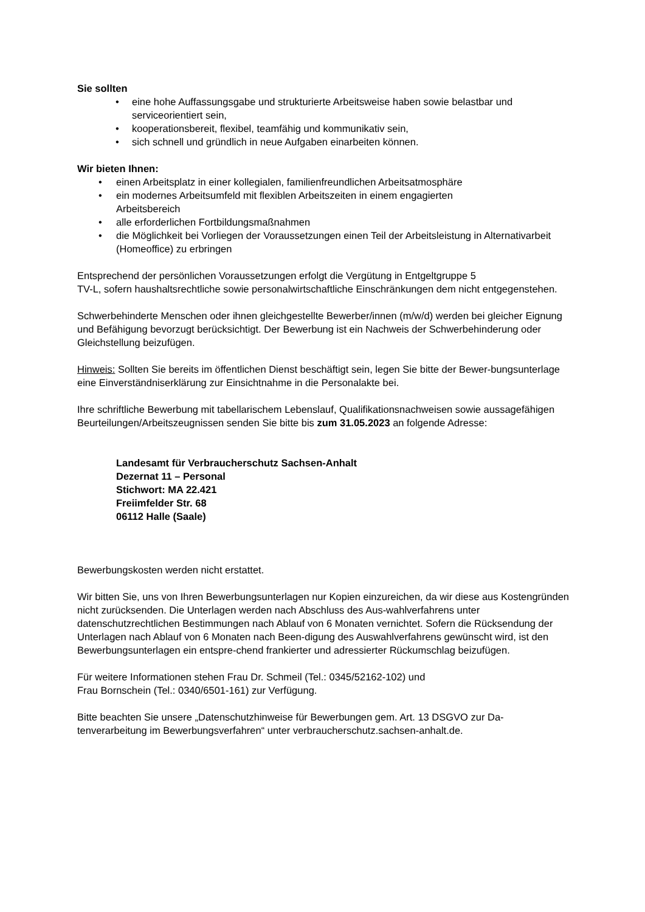Sie sollten
• eine hohe Auffassungsgabe und strukturierte Arbeitsweise haben sowie belastbar und serviceorientiert sein,
• kooperationsbereit, flexibel, teamfähig und kommunikativ sein,
• sich schnell und gründlich in neue Aufgaben einarbeiten können.
Wir bieten Ihnen:
• einen Arbeitsplatz in einer kollegialen, familienfreundlichen Arbeitsatmosphäre
• ein modernes Arbeitsumfeld mit flexiblen Arbeitszeiten in einem engagierten
Arbeitsbereich
• alle erforderlichen Fortbildungsmaßnahmen
• die Möglichkeit bei Vorliegen der Voraussetzungen einen Teil der Arbeitsleistung in Alternativarbeit (Homeoffice) zu erbringen
Entsprechend der persönlichen Voraussetzungen erfolgt die Vergütung in Entgeltgruppe 5
TV-L, sofern haushaltsrechtliche sowie personalwirtschaftliche Einschränkungen dem nicht entgegenstehen.
Schwerbehinderte Menschen oder ihnen gleichgestellte Bewerber/innen (m/w/d) werden bei gleicher Eignung und Befähigung bevorzugt berücksichtigt. Der Bewerbung ist ein Nachweis der Schwerbehinderung oder Gleichstellung beizufügen.
Hinweis: Sollten Sie bereits im öffentlichen Dienst beschäftigt sein, legen Sie bitte der Bewer-bungsunterlage eine Einverständniserklärung zur Einsichtnahme in die Personalakte bei.
Ihre schriftliche Bewerbung mit tabellarischem Lebenslauf, Qualifikationsnachweisen sowie aussagefähigen Beurteilungen/Arbeitszeugnissen senden Sie bitte bis zum 31.05.2023 an folgende Adresse:
Landesamt für Verbraucherschutz Sachsen-Anhalt
Dezernat 11 – Personal
Stichwort: MA 22.421
Freiimfelder Str. 68
06112 Halle (Saale)
Bewerbungskosten werden nicht erstattet.
Wir bitten Sie, uns von Ihren Bewerbungsunterlagen nur Kopien einzureichen, da wir diese aus Kostengründen nicht zurücksenden. Die Unterlagen werden nach Abschluss des Aus-wahlverfahrens unter datenschutzrechtlichen Bestimmungen nach Ablauf von 6 Monaten vernichtet. Sofern die Rücksendung der Unterlagen nach Ablauf von 6 Monaten nach Been-digung des Auswahlverfahrens gewünscht wird, ist den Bewerbungsunterlagen ein entspre-chend frankierter und adressierter Rückumschlag beizufügen.
Für weitere Informationen stehen Frau Dr. Schmeil (Tel.: 0345/52162-102) und
Frau Bornschein (Tel.: 0340/6501-161) zur Verfügung.
Bitte beachten Sie unsere „Datenschutzhinweise für Bewerbungen gem. Art. 13 DSGVO zur Da-tenverarbeitung im Bewerbungsverfahren“ unter verbraucherschutz.sachsen-anhalt.de.